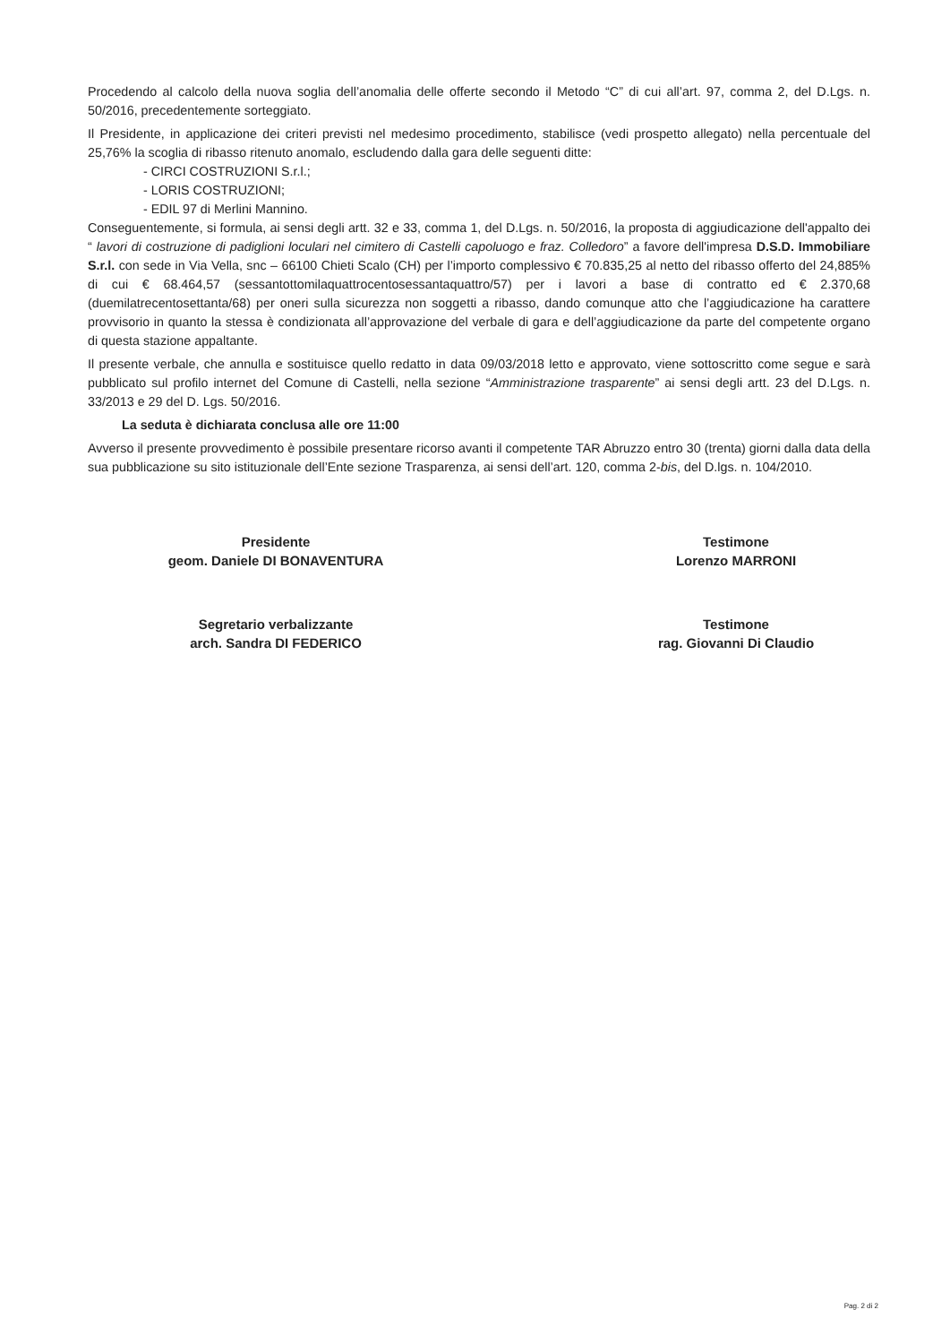Procedendo al calcolo della nuova soglia dell’anomalia delle offerte secondo il Metodo “C” di cui all’art. 97, comma 2, del D.Lgs. n. 50/2016, precedentemente sorteggiato.
Il Presidente, in applicazione dei criteri previsti nel medesimo procedimento, stabilisce (vedi prospetto allegato) nella percentuale del 25,76% la scoglia di ribasso ritenuto anomalo, escludendo dalla gara delle seguenti ditte:
- CIRCI COSTRUZIONI S.r.l.;
- LORIS COSTRUZIONI;
- EDIL 97 di Merlini Mannino.
Conseguentemente, si formula, ai sensi degli artt. 32 e 33, comma 1, del D.Lgs. n. 50/2016, la proposta di aggiudicazione dell'appalto dei “ lavori di costruzione di padiglioni loculari nel cimitero di Castelli capoluogo e fraz. Colledoro” a favore dell'impresa D.S.D. Immobiliare S.r.l. con sede in Via Vella, snc – 66100 Chieti Scalo (CH) per l’importo complessivo € 70.835,25 al netto del ribasso offerto del 24,885% di cui € 68.464,57 (sessantottomilaquattrocentosessantaquattro/57) per i lavori a base di contratto ed € 2.370,68 (duemilatrecentosettanta/68) per oneri sulla sicurezza non soggetti a ribasso, dando comunque atto che l’aggiudicazione ha carattere provvisorio in quanto la stessa è condizionata all’approvazione del verbale di gara e dell’aggiudicazione da parte del competente organo di questa stazione appaltante.
Il presente verbale, che annulla e sostituisce quello redatto in data 09/03/2018 letto e approvato, viene sottoscritto come segue e sarà pubblicato sul profilo internet del Comune di Castelli, nella sezione “Amministrazione trasparente” ai sensi degli artt. 23 del D.Lgs. n. 33/2013 e 29 del D. Lgs. 50/2016.
La seduta è dichiarata conclusa alle ore 11:00
Avverso il presente provvedimento è possibile presentare ricorso avanti il competente TAR Abruzzo entro 30 (trenta) giorni dalla data della sua pubblicazione su sito istituzionale dell’Ente sezione Trasparenza, ai sensi dell’art. 120, comma 2-bis, del D.lgs. n. 104/2010.
Presidente
geom. Daniele DI BONAVENTURA
Segretario verbalizzante
arch. Sandra DI FEDERICO
Testimone
Lorenzo MARRONI
Testimone
rag. Giovanni Di Claudio
Pag. 2 di 2